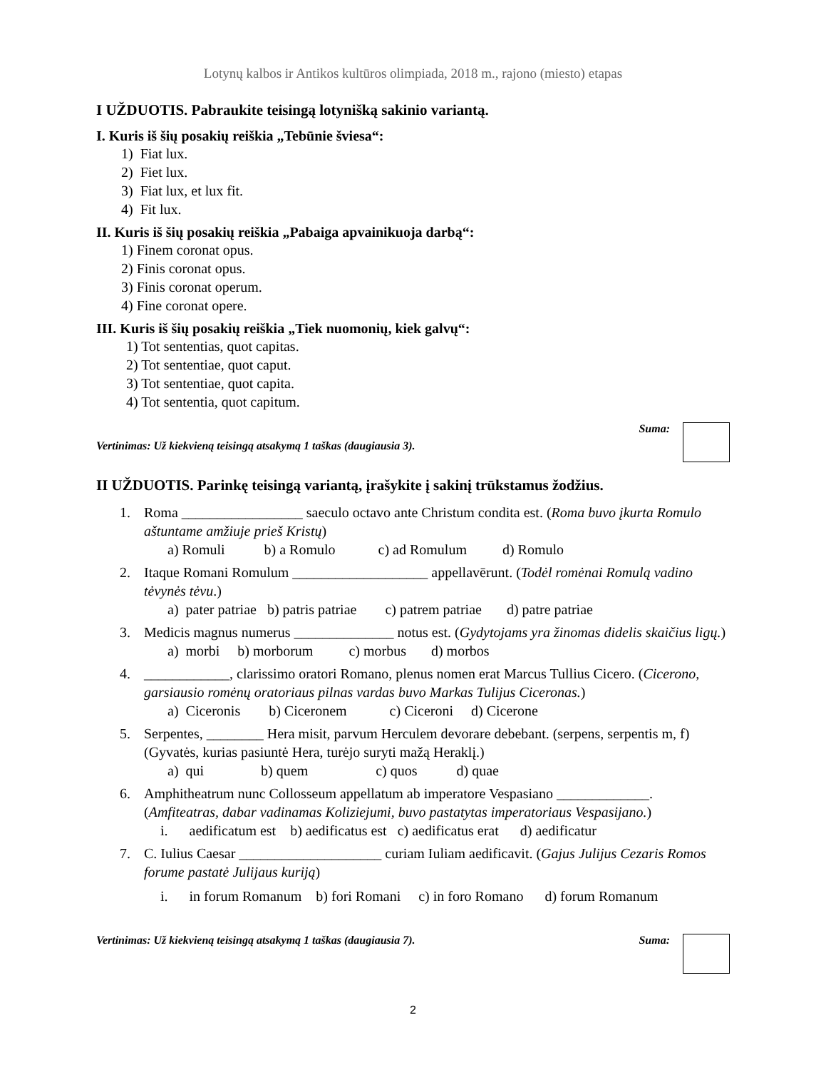Lotynų kalbos ir Antikos kultūros olimpiada, 2018 m., rajono (miesto) etapas
I UŽDUOTIS. Pabraukite teisingą lotynišką sakinio variantą.
I. Kuris iš šių posakių reiškia „Tebūnie šviesa“:
1) Fiat lux.
2) Fiet lux.
3) Fiat lux, et lux fit.
4) Fit lux.
II. Kuris iš šių posakių reiškia „Pabaiga apvainikuoja darbą“:
1) Finem coronat opus.
2) Finis coronat opus.
3) Finis coronat operum.
4) Fine coronat opere.
III. Kuris iš šių posakių reiškia „Tiek nuomonių, kiek galvų“:
1) Tot sententias, quot capitas.
2) Tot sententiae, quot caput.
3) Tot sententiae, quot capita.
4) Tot sententia, quot capitum.
Vertinimas: Už kiekvieną teisingą atsakymą 1 taškas (daugiausia 3). Suma:
II UŽDUOTIS. Parinkę teisingą variantą, įrašykite į sakinį trūkstamus žodžius.
1. Roma _________________ saeculo octavo ante Christum condita est. (Roma buvo įkurta Romulo aštuntame amžiuje prieš Kristų)
a) Romuli b) a Romulo c) ad Romulum d) Romulo
2. Itaque Romani Romulum ___________________ appellavērunt. (Todėl romėnai Romulą vadino tėvynės tėvu.)
a) pater patriae b) patris patriae c) patrem patriae d) patre patriae
3. Medicis magnus numerus ______________ notus est. (Gydytojams yra žinomas didelis skaičius ligų.)
a) morbi b) morborum c) morbus d) morbos
4. ____________, clarissimo oratori Romano, plenus nomen erat Marcus Tullius Cicero. (Cicerono, garsiausio romėnų oratoriaus pilnas vardas buvo Markas Tulijus Ciceronas.)
a) Ciceronis b) Ciceronem c) Ciceroni d) Cicerone
5. Serpentes, ________ Hera misit, parvum Herculem devorare debebant. (serpens, serpentis m, f) (Gyvatės, kurias pasiuntė Hera, turėjo suryti mažą Heraklį.)
a) qui b) quem c) quos d) quae
6. Amphitheatrum nunc Collosseum appellatum ab imperatore Vespasiano _____________. (Amfiteatras, dabar vadinamas Koliziejumi, buvo pastatytas imperatoriaus Vespasijano.)
i. aedificatum est b) aedificatus est c) aedificatus erat d) aedificatur
7. C. Iulius Caesar ____________________ curiam Iuliam aedificavit. (Gajus Julijus Cezaris Romos forume pastatė Julijaus kuriją)
i. in forum Romanum b) fori Romani c) in foro Romano d) forum Romanum
Vertinimas: Už kiekvieną teisingą atsakymą 1 taškas (daugiausia 7). Suma:
2